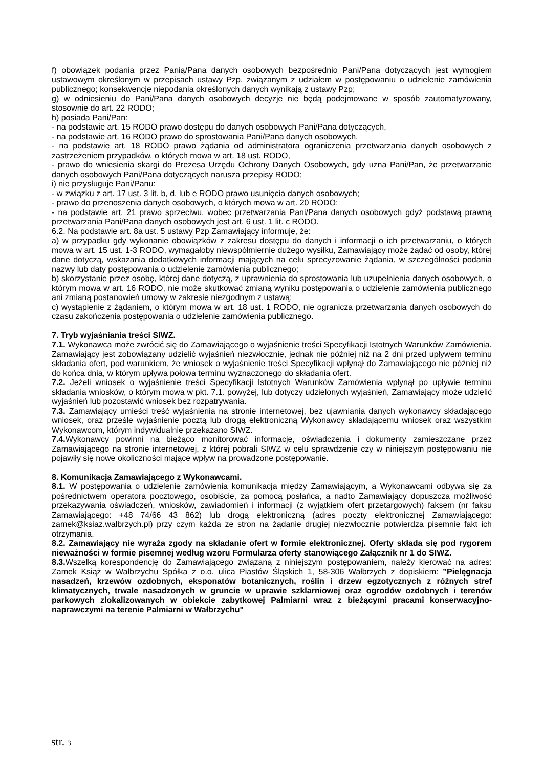f) obowiązek podania przez Panią/Pana danych osobowych bezpośrednio Pani/Pana dotyczących jest wymogiem ustawowym określonym w przepisach ustawy Pzp, związanym z udziałem w postępowaniu o udzielenie zamówienia publicznego; konsekwencje niepodania określonych danych wynikają z ustawy Pzp;
g) w odniesieniu do Pani/Pana danych osobowych decyzje nie będą podejmowane w sposób zautomatyzowany, stosownie do art. 22 RODO;
h) posiada Pani/Pan:
- na podstawie art. 15 RODO prawo dostępu do danych osobowych Pani/Pana dotyczących,
- na podstawie art. 16 RODO prawo do sprostowania Pani/Pana danych osobowych,
- na podstawie art. 18 RODO prawo żądania od administratora ograniczenia przetwarzania danych osobowych z zastrzeżeniem przypadków, o których mowa w art. 18 ust. RODO,
- prawo do wniesienia skargi do Prezesa Urzędu Ochrony Danych Osobowych, gdy uzna Pani/Pan, że przetwarzanie danych osobowych Pani/Pana dotyczących narusza przepisy RODO;
i) nie przysługuje Pani/Panu:
- w związku z art. 17 ust. 3 lit. b, d, lub e RODO prawo usunięcia danych osobowych;
- prawo do przenoszenia danych osobowych, o których mowa w art. 20 RODO;
- na podstawie art. 21 prawo sprzeciwu, wobec przetwarzania Pani/Pana danych osobowych gdyż podstawą prawną przetwarzania Pani/Pana danych osobowych jest art. 6 ust. 1 lit. c RODO.
6.2. Na podstawie art. 8a ust. 5 ustawy Pzp Zamawiający informuje, że:
a) w przypadku gdy wykonanie obowiązków z zakresu dostępu do danych i informacji o ich przetwarzaniu, o których mowa w art. 15 ust. 1-3 RODO, wymagałoby niewspółmiernie dużego wysiłku, Zamawiający może żądać od osoby, której dane dotyczą, wskazania dodatkowych informacji mających na celu sprecyzowanie żądania, w szczególności podania nazwy lub daty postępowania o udzielenie zamówienia publicznego;
b) skorzystanie przez osobę, której dane dotyczą, z uprawnienia do sprostowania lub uzupełnienia danych osobowych, o którym mowa w art. 16 RODO, nie może skutkować zmianą wyniku postępowania o udzielenie zamówienia publicznego ani zmianą postanowień umowy w zakresie niezgodnym z ustawą;
c) wystąpienie z żądaniem, o którym mowa w art. 18 ust. 1 RODO, nie ogranicza przetwarzania danych osobowych do czasu zakończenia postępowania o udzielenie zamówienia publicznego.
7. Tryb wyjaśniania treści SIWZ.
7.1. Wykonawca może zwrócić się do Zamawiającego o wyjaśnienie treści Specyfikacji Istotnych Warunków Zamówienia. Zamawiający jest zobowiązany udzielić wyjaśnień niezwłocznie, jednak nie później niż na 2 dni przed upływem terminu składania ofert, pod warunkiem, że wniosek o wyjaśnienie treści Specyfikacji wpłynął do Zamawiającego nie później niż do końca dnia, w którym upływa połowa terminu wyznaczonego do składania ofert.
7.2. Jeżeli wniosek o wyjaśnienie treści Specyfikacji Istotnych Warunków Zamówienia wpłynął po upływie terminu składania wniosków, o którym mowa w pkt. 7.1. powyżej, lub dotyczy udzielonych wyjaśnień, Zamawiający może udzielić wyjaśnień lub pozostawić wniosek bez rozpatrywania.
7.3. Zamawiający umieści treść wyjaśnienia na stronie internetowej, bez ujawniania danych wykonawcy składającego wniosek, oraz prześle wyjaśnienie pocztą lub drogą elektroniczną Wykonawcy składającemu wniosek oraz wszystkim Wykonawcom, którym indywidualnie przekazano SIWZ.
7.4. Wykonawcy powinni na bieżąco monitorować informacje, oświadczenia i dokumenty zamieszczane przez Zamawiającego na stronie internetowej, z której pobrali SIWZ w celu sprawdzenie czy w niniejszym postępowaniu nie pojawiły się nowe okoliczności mające wpływ na prowadzone postępowanie.
8. Komunikacja Zamawiającego z Wykonawcami.
8.1. W postępowania o udzielenie zamówienia komunikacja między Zamawiającym, a Wykonawcami odbywa się za pośrednictwem operatora pocztowego, osobiście, za pomocą posłańca, a nadto Zamawiający dopuszcza możliwość przekazywania oświadczeń, wniosków, zawiadomień i informacji (z wyjątkiem ofert przetargowych) faksem (nr faksu Zamawiającego: +48 74/66 43 862) lub drogą elektroniczną (adres poczty elektronicznej Zamawiającego: zamek@ksiaz.walbrzych.pl) przy czym każda ze stron na żądanie drugiej niezwłocznie potwierdza pisemnie fakt ich otrzymania.
8.2. Zamawiający nie wyraża zgody na składanie ofert w formie elektronicznej. Oferty składa się pod rygorem nieważności w formie pisemnej według wzoru Formularza oferty stanowiącego Załącznik nr 1 do SIWZ.
8.3. Wszelką korespondencję do Zamawiającego związaną z niniejszym postępowaniem, należy kierować na adres: Zamek Książ w Wałbrzychu Spółka z o.o. ulica Piastów Śląskich 1, 58-306 Wałbrzych z dopiskiem: ”Pielęgnacja nasadzeń, krzewów ozdobnych, eksponatów botanicznych, roślin i drzew egzotycznych z różnych stref klimatycznych, trwale nasadzonych w gruncie w uprawie szklarniowej oraz ogrodów ozdobnych i terenów parkowych zlokalizowanych w obiekcie zabytkowej Palmiarni wraz z bieżącymi pracami konserwacyjno-naprawczymi na terenie Palmiarni w Wałbrzychu"
str. 3